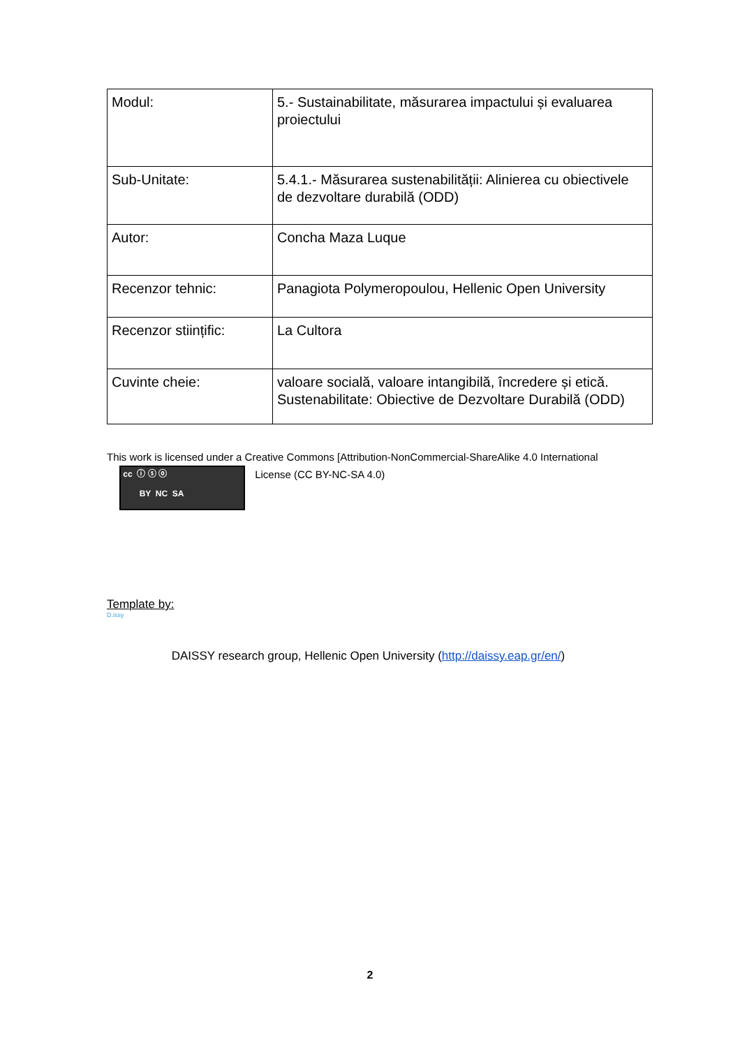| Modul: | 5.- Sustainabilitate, măsurarea impactului și evaluarea proiectului |
| Sub-Unitate: | 5.4.1.- Măsurarea sustenabilității: Alinierea cu obiectivele de dezvoltare durabilă (ODD) |
| Autor: | Concha Maza Luque |
| Recenzor tehnic: | Panagiota Polymeropoulou, Hellenic Open University |
| Recenzor stiințific: | La Cultora |
| Cuvinte cheie: | valoare socială, valoare intangibilă, încredere și etică. Sustenabilitate: Obiective de Dezvoltare Durabilă (ODD) |
This work is licensed under a Creative Commons [Attribution-NonCommercial-ShareAlike 4.0 International
cc ⓘ ⓢ ⓞ
BY NC SA License (CC BY-NC-SA 4.0)
Template by:
D.issy DAISSY research group, Hellenic Open University (http://daissy.eap.gr/en/)
2